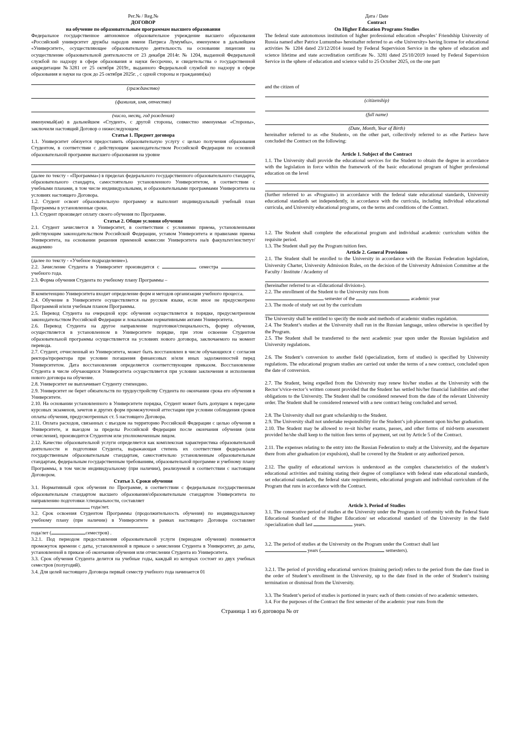Рег.№ / Reg.№
ДОГОВОР
на обучение по образовательным программам высшего образования
Федеральное государственное автономное образовательное учреждение высшего образования «Российский университет дружбы народов имени Патриса Лумумбы», именуемое в дальнейшем «Университет», осуществляющее образовательную деятельность на основании лицензии на осуществление образовательной деятельности от 23 декабря 2014г. № 1204, выданной Федеральной службой по надзору в сфере образования и науки бессрочно, и свидетельства о государственной аккредитации №3281 от 25 октября 2019г., выданного Федеральной службой по надзору в сфере образования и науки на срок до 25 октября 2025г. , с одной стороны и гражданин(ка)
(гражданство)
(фамилия, имя, отчество)
(число, месяц, год рождения)
именуемый(ая) в дальнейшем «Студент», с другой стороны, совместно именуемые «Стороны», заключили настоящий Договор о нижеследующем:
Статья 1. Предмет договора
1.1. Университет обязуется предоставить образовательную услугу с целью получения образования Студентом, в соответствии с действующим законодательством Российской Федерации по основной образовательной программе высшего образования на уровне
(далее по тексту - «Программа») в пределах федерального государственного образовательного стандарта, образовательного стандарта, самостоятельно установленного Университетом, в соответствии с учебными планами, в том числе индивидуальными, и образовательными программами Университета на условиях настоящего Договора.
1.2. Студент освоит образовательную программу и выполнит индивидуальный учебный план Программы в установленные сроки.
1.3. Студент произведет оплату своего обучения по Программе.
Статья 2. Общие условия обучения
2.1. Студент зачисляется в Университет, в соответствии с условиями приема, установленными действующим законодательством Российской Федерации, уставом Университета и правилами приема Университета, на основании решения приемной комиссии Университета на/в факультет/институт/академию
(далее по тексту - «Учебное подразделение»).
2.2. Зачисление Студента в Университет производится с семестра учебного года.
2.3. Форма обучения Студента по учебному плану Программы –
В компетенцию Университета входит определение форм и методов организации учебного процесса.
2.4. Обучение в Университете осуществляется на русском языке, если иное не предусмотрено Программой и/или учебным планом Программы.
2.5. Перевод Студента на очередной курс обучения осуществляется в порядке, предусмотренном законодательством Российской Федерации и локальными нормативными актами Университета.
2.6. Перевод Студента на другое направление подготовки/специальность, форму обучения, осуществляется в установленном в Университете порядке, при этом освоение Студентом образовательной программы осуществляется на условиях нового договора, заключаемого на момент перевода.
2.7. Студент, отчисленный из Университета, может быть восстановлен в числе обучающихся с согласия ректора/проректора при условии погашения финансовых и/или иных задолженностей перед Университетом. Дата восстановления определяется соответствующим приказом. Восстановление Студента в числе обучающихся Университета осуществляется при условии заключения и исполнения нового договора на обучение.
2.8. Университет не выплачивает Студенту стипендию.
2.9. Университет не берет обязательств по трудоустройству Студента по окончании срока его обучения в Университете.
2.10. На основании установленного в Университете порядка, Студент может быть допущен к пересдаче курсовых экзаменов, зачетов и других форм промежуточной аттестации при условии соблюдения сроков оплаты обучения, предусмотренных ст. 5 настоящего Договора.
2.11. Оплата расходов, связанных с въездом на территорию Российской Федерации с целью обучения в Университете, и выездом за пределы Российской Федерации после окончания обучения (или отчисления), производится Студентом или уполномоченным лицом.
2.12. Качество образовательной услуги определяется как комплексная характеристика образовательной деятельности и подготовки Студента, выражающая степень их соответствия федеральным государственным образовательным стандартам, самостоятельно установленным образовательным стандартам, федеральным государственным требованиям, образовательной программе и учебному плану Программы, в том числе индивидуальному (при наличии), реализуемой в соответствии с настоящим Договором.
Статья 3. Сроки обучения
3.1. Нормативный срок обучения по Программе, в соответствии с федеральным государственным образовательным стандартом высшего образования/образовательным стандартом Университета по направлению подготовки /специальности, составляет
года/лет.
3.2. Срок освоения Студентом Программы (продолжительность обучения) по индивидуальному учебному плану (при наличии) в Университете в рамках настоящего Договора составляет
года/лет ( семестров) .
3.2.1. Под периодом предоставления образовательной услуги (периодом обучения) понимается промежуток времени с даты, установленной в приказе о зачислении Студента в Университет, до даты, установленной в приказе об окончании обучения или отчислении Студента из Университета.
3.3. Срок обучения Студента делится на учебные годы, каждый из которых состоит из двух учебных семестров (полугодий).
3.4. Для целей настоящего Договора первый семестр учебного года начинается 01
Дата / Date
Contract
On Higher Education Programs Studies
The federal state autonomous institution of higher professional education «Peoples’ Friendship University of Russia named after Patrice Lumumba» hereinafter referred to as «the University» having license for educational activities № 1204 dated 23/12/2014 issued by Federal Supervision Service in the sphere of education and science lifetime and state accreditation certificate №. 3281 dated 25/10/2019 issued by Federal Supervision Service in the sphere of education and science valid to 25 October 2025, on the one part
and the citizen of
(citizenship)
(full name)
(Date, Month, Year of Birth)
hereinafter referred to as «the Student», on the other part, collectively referred to as «the Parties» have concluded the Contract on the following:
Article 1. Subject of the Contract
1.1. The University shall provide the educational services for the Student to obtain the degree in accordance with the legislation in force within the framework of the basic educational program of higher professional education on the level
(further referred to as «Program») in accordance with the federal state educational standards, University educational standards set independently, in accordance with the curricula, including individual educational curricula, and University educational programs, on the terms and conditions of the Contract.
1.2. The Student shall complete the educational program and individual academic curriculum within the requisite period.
1.3. The Student shall pay the Program tuition fees.
Article 2. General Provisions
2.1. The Student shall be enrolled to the University in accordance with the Russian Federation legislation, University Charter, University Admission Rules, on the decision of the University Admission Committee at the Faculty / Institute / Academy of
(hereinafter referred to as «Educational division»).
2.2. The enrollment of the Student to the University runs from
semester of the academic year
2.3. The mode of study set out by the curriculum
The University shall be entitled to specify the mode and methods of academic studies regulation.
2.4. The Student’s studies at the University shall run in the Russian language, unless otherwise is specified by the Program.
2.5. The Student shall be transferred to the next academic year upon under the Russian legislation and University regulations.
2.6. The Student’s conversion to another field (specialization, form of studies) is specified by University regulations. The educational program studies are carried out under the terms of a new contract, concluded upon the date of conversion.
2.7. The Student, being expelled from the University may renew his/her studies at the University with the Rector’s/vice-rector’s written consent provided that the Student has settled his/her financial liabilities and other obligations to the University. The Student shall be considered renewed from the date of the relevant University order. The Student shall be considered renewed with a new contract being concluded and served.
2.8. The University shall not grant scholarship to the Student.
2.9. The University shall not undertake responsibility for the Student’s job placement upon his/her graduation.
2.10. The Student may be allowed to re-sit his/her exams, passes, and other forms of mid-term assessment provided he/she shall keep to the tuition fees terms of payment, set out by Article 5 of the Contract.
2.11. The expenses relating to the entry into the Russian Federation to study at the University, and the departure there from after graduation (or expulsion), shall be covered by the Student or any authorized person.
2.12. The quality of educational services is understood as the complex characteristics of the student’s educational activities and training stating their degree of compliance with federal state educational standards, set educational standards, the federal state requirements, educational program and individual curriculum of the Program that runs in accordance with the Contract.
Article 3. Period of Studies
3.1. The consecutive period of studies at the University under the Program in conformity with the Federal State Educational Standard of the Higher Education/ set educational standard of the University in the field /specialization shall last years.
3.2. The period of studies at the University on the Program under the Contract shall last
years ( semesters).
3.2.1. The period of providing educational services (training period) refers to the period from the date fixed in the order of Student’s enrollment in the University, up to the date fixed in the order of Student’s training termination or dismissal from the University.
3.3. The Student’s period of studies is portioned in years: each of them consists of two academic semesters.
3.4. For the purposes of the Contract the first semester of the academic year runs from the
Страница 1 из 6 договора № от